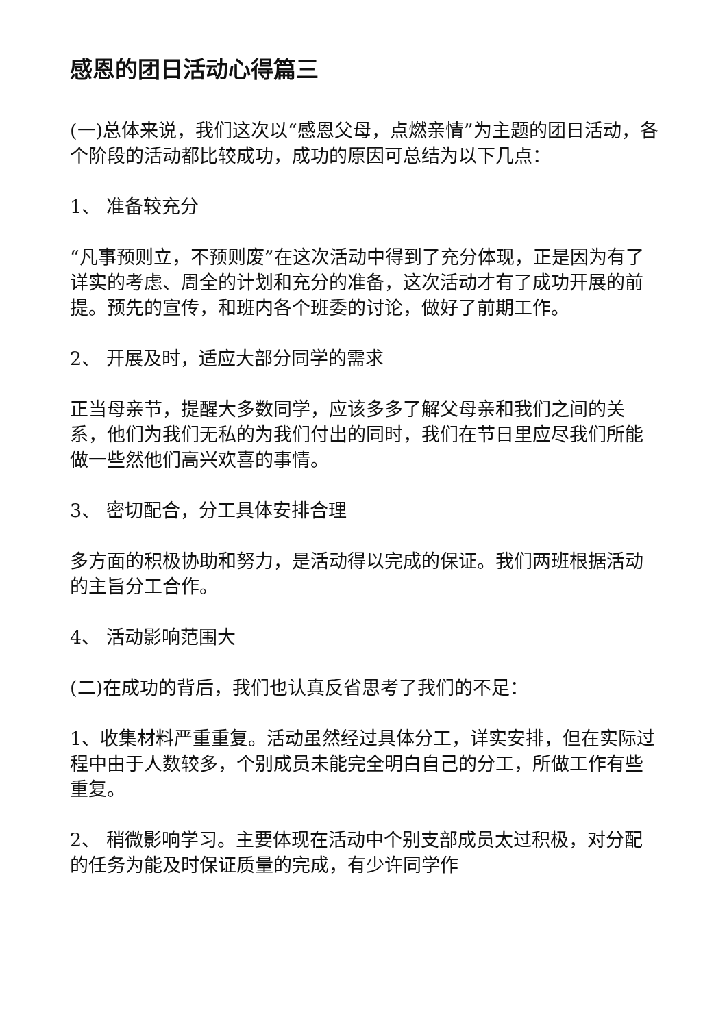感恩的团日活动心得篇三
(一)总体来说，我们这次以“感恩父母，点燃亲情”为主题的团日活动，各个阶段的活动都比较成功，成功的原因可总结为以下几点：
1、 准备较充分
“凡事预则立，不预则废”在这次活动中得到了充分体现，正是因为有了详实的考虑、周全的计划和充分的准备，这次活动才有了成功开展的前提。预先的宣传，和班内各个班委的讨论，做好了前期工作。
2、 开展及时，适应大部分同学的需求
正当母亲节，提醒大多数同学，应该多多了解父母亲和我们之间的关系，他们为我们无私的为我们付出的同时，我们在节日里应尽我们所能做一些然他们高兴欢喜的事情。
3、 密切配合，分工具体安排合理
多方面的积极协助和努力，是活动得以完成的保证。我们两班根据活动的主旨分工合作。
4、 活动影响范围大
(二)在成功的背后，我们也认真反省思考了我们的不足：
1、收集材料严重重复。活动虽然经过具体分工，详实安排，但在实际过程中由于人数较多，个别成员未能完全明白自己的分工，所做工作有些重复。
2、 稍微影响学习。主要体现在活动中个别支部成员太过积极，对分配的任务为能及时保证质量的完成，有少许同学作